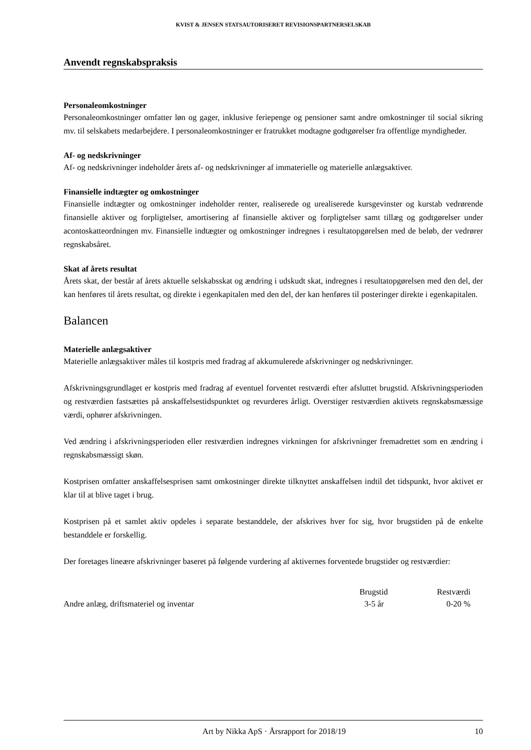KVIST & JENSEN STATSAUTORISERET REVISIONSPARTNERSELSKAB
Anvendt regnskabspraksis
Personaleomkostninger
Personaleomkostninger omfatter løn og gager, inklusive feriepenge og pensioner samt andre omkostninger til social sikring mv. til selskabets medarbejdere. I personaleomkostninger er fratrukket modtagne godtgørelser fra offentlige myndigheder.
Af- og nedskrivninger
Af- og nedskrivninger indeholder årets af- og nedskrivninger af immaterielle og materielle anlægsaktiver.
Finansielle indtægter og omkostninger
Finansielle indtægter og omkostninger indeholder renter, realiserede og urealiserede kursgevinster og kurstab vedrørende finansielle aktiver og forpligtelser, amortisering af finansielle aktiver og forpligtelser samt tillæg og godtgørelser under acontoskatteordningen mv. Finansielle indtægter og omkostninger indregnes i resultatopgørelsen med de beløb, der vedrører regnskabsåret.
Skat af årets resultat
Årets skat, der består af årets aktuelle selskabsskat og ændring i udskudt skat, indregnes i resultatopgørelsen med den del, der kan henføres til årets resultat, og direkte i egenkapitalen med den del, der kan henføres til posteringer direkte i egenkapitalen.
Balancen
Materielle anlægsaktiver
Materielle anlægsaktiver måles til kostpris med fradrag af akkumulerede afskrivninger og nedskrivninger.
Afskrivningsgrundlaget er kostpris med fradrag af eventuel forventet restværdi efter afsluttet brugstid. Afskrivningsperioden og restværdien fastsættes på anskaffelsestidspunktet og revurderes årligt. Overstiger restværdien aktivets regnskabsmæssige værdi, ophører afskrivningen.
Ved ændring i afskrivningsperioden eller restværdien indregnes virkningen for afskrivninger fremadrettet som en ændring i regnskabsmæssigt skøn.
Kostprisen omfatter anskaffelsesprisen samt omkostninger direkte tilknyttet anskaffelsen indtil det tidspunkt, hvor aktivet er klar til at blive taget i brug.
Kostprisen på et samlet aktiv opdeles i separate bestanddele, der afskrives hver for sig, hvor brugstiden på de enkelte bestanddele er forskellig.
Der foretages lineære afskrivninger baseret på følgende vurdering af aktivernes forventede brugstider og restværdier:
| | Brugstid | Restværdi |
| --- | --- | --- |
| Andre anlæg, driftsmateriel og inventar | 3-5 år | 0-20 % |
Art by Nikka ApS · Årsrapport for 2018/19 10